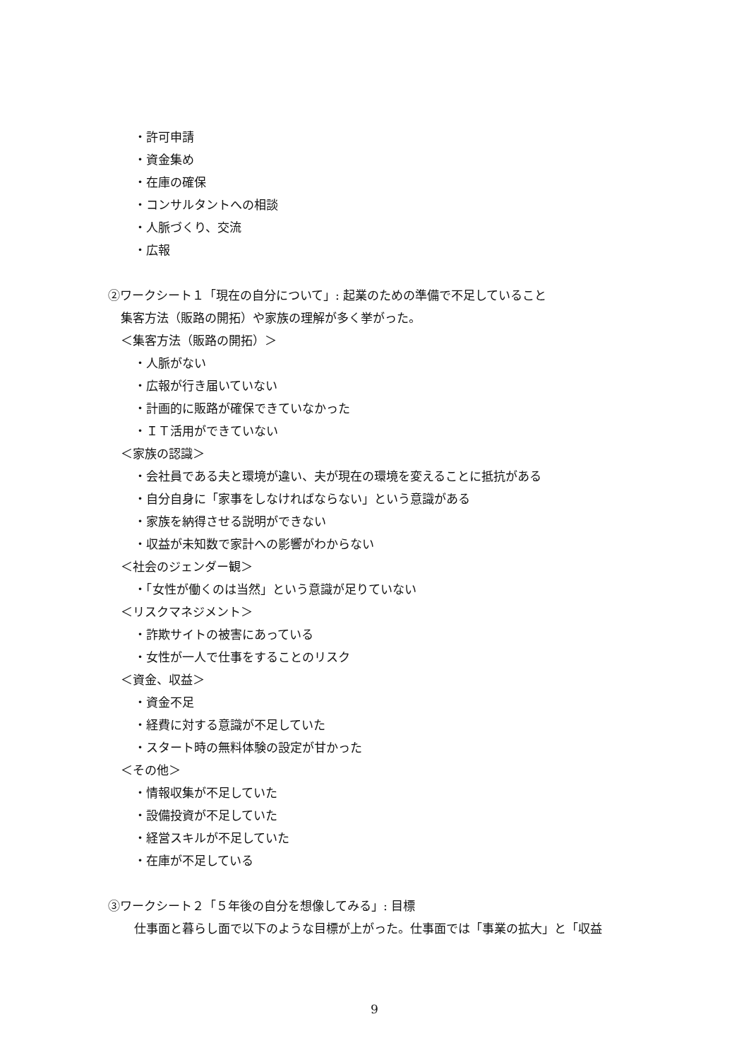・許可申請
・資金集め
・在庫の確保
・コンサルタントへの相談
・人脈づくり、交流
・広報
②ワークシート１「現在の自分について」: 起業のための準備で不足していること
集客方法（販路の開拓）や家族の理解が多く挙がった。
＜集客方法（販路の開拓）＞
・人脈がない
・広報が行き届いていない
・計画的に販路が確保できていなかった
・ＩＴ活用ができていない
＜家族の認識＞
・会社員である夫と環境が違い、夫が現在の環境を変えることに抵抗がある
・自分自身に「家事をしなければならない」という意識がある
・家族を納得させる説明ができない
・収益が未知数で家計への影響がわからない
＜社会のジェンダー観＞
・「女性が働くのは当然」という意識が足りていない
＜リスクマネジメント＞
・詐欺サイトの被害にあっている
・女性が一人で仕事をすることのリスク
＜資金、収益＞
・資金不足
・経費に対する意識が不足していた
・スタート時の無料体験の設定が甘かった
＜その他＞
・情報収集が不足していた
・設備投資が不足していた
・経営スキルが不足していた
・在庫が不足している
③ワークシート２「５年後の自分を想像してみる」: 目標
仕事面と暮らし面で以下のような目標が上がった。仕事面では「事業の拡大」と「収益
9